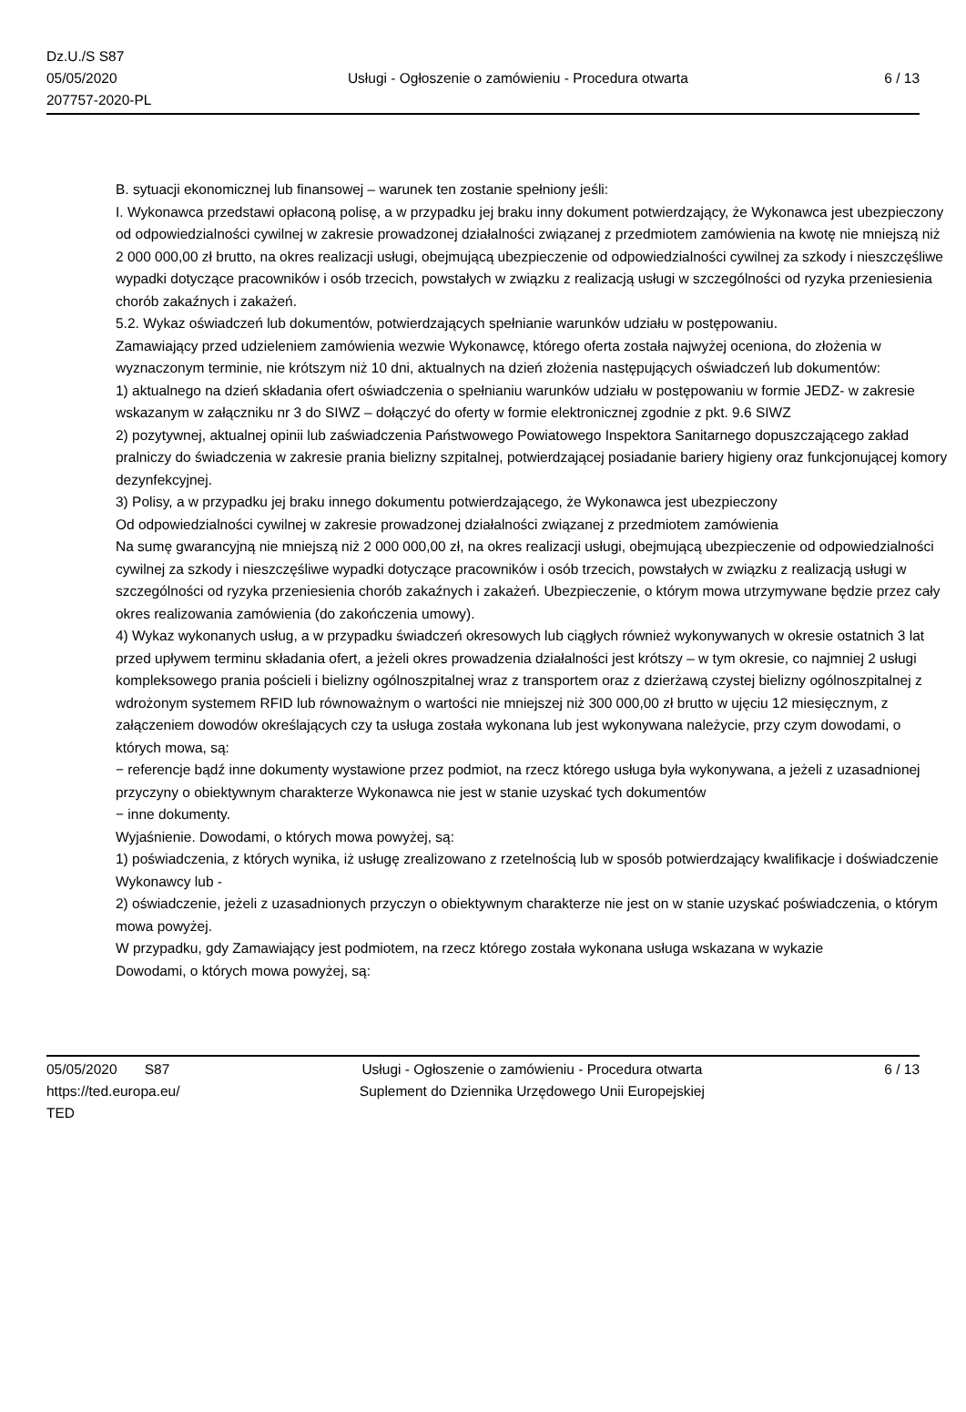Dz.U./S S87
05/05/2020
207757-2020-PL
Usługi - Ogłoszenie o zamówieniu - Procedura otwarta
6 / 13
B. sytuacji ekonomicznej lub finansowej – warunek ten zostanie spełniony jeśli:
I. Wykonawca przedstawi opłaconą polisę, a w przypadku jej braku inny dokument potwierdzający, że Wykonawca jest ubezpieczony od odpowiedzialności cywilnej w zakresie prowadzonej działalności związanej z przedmiotem zamówienia na kwotę nie mniejszą niż 2 000 000,00 zł brutto, na okres realizacji usługi, obejmującą ubezpieczenie od odpowiedzialności cywilnej za szkody i nieszczęśliwe wypadki dotyczące pracowników i osób trzecich, powstałych w związku z realizacją usługi w szczególności od ryzyka przeniesienia chorób zakaźnych i zakażeń.
5.2. Wykaz oświadczeń lub dokumentów, potwierdzających spełnianie warunków udziału w postępowaniu.
Zamawiający przed udzieleniem zamówienia wezwie Wykonawcę, którego oferta została najwyżej oceniona, do złożenia w wyznaczonym terminie, nie krótszym niż 10 dni, aktualnych na dzień złożenia następujących oświadczeń lub dokumentów:
1) aktualnego na dzień składania ofert oświadczenia o spełnianiu warunków udziału w postępowaniu w formie JEDZ- w zakresie wskazanym w załączniku nr 3 do SIWZ – dołączyć do oferty w formie elektronicznej zgodnie z pkt. 9.6 SIWZ
2) pozytywnej, aktualnej opinii lub zaświadczenia Państwowego Powiatowego Inspektora Sanitarnego dopuszczającego zakład pralniczy do świadczenia w zakresie prania bielizny szpitalnej, potwierdzającej posiadanie bariery higieny oraz funkcjonującej komory dezynfekcyjnej.
3) Polisy, a w przypadku jej braku innego dokumentu potwierdzającego, że Wykonawca jest ubezpieczony
Od odpowiedzialności cywilnej w zakresie prowadzonej działalności związanej z przedmiotem zamówienia
Na sumę gwarancyjną nie mniejszą niż 2 000 000,00 zł, na okres realizacji usługi, obejmującą ubezpieczenie od odpowiedzialności cywilnej za szkody i nieszczęśliwe wypadki dotyczące pracowników i osób trzecich, powstałych w związku z realizacją usługi w szczególności od ryzyka przeniesienia chorób zakaźnych i zakażeń. Ubezpieczenie, o którym mowa utrzymywane będzie przez cały okres realizowania zamówienia (do zakończenia umowy).
4) Wykaz wykonanych usług, a w przypadku świadczeń okresowych lub ciągłych również wykonywanych w okresie ostatnich 3 lat przed upływem terminu składania ofert, a jeżeli okres prowadzenia działalności jest krótszy – w tym okresie, co najmniej 2 usługi kompleksowego prania pościeli i bielizny ogólnoszpitalnej wraz z transportem oraz z dzierżawą czystej bielizny ogólnoszpitalnej z wdrożonym systemem RFID lub równoważnym o wartości nie mniejszej niż 300 000,00 zł brutto w ujęciu 12 miesięcznym, z załączeniem dowodów określających czy ta usługa została wykonana lub jest wykonywana należycie, przy czym dowodami, o których mowa, są:
− referencje bądź inne dokumenty wystawione przez podmiot, na rzecz którego usługa była wykonywana, a jeżeli z uzasadnionej przyczyny o obiektywnym charakterze Wykonawca nie jest w stanie uzyskać tych dokumentów
− inne dokumenty.
Wyjaśnienie. Dowodami, o których mowa powyżej, są:
1) poświadczenia, z których wynika, iż usługę zrealizowano z rzetelnością lub w sposób potwierdzający kwalifikacje i doświadczenie Wykonawcy lub -
2) oświadczenie, jeżeli z uzasadnionych przyczyn o obiektywnym charakterze nie jest on w stanie uzyskać poświadczenia, o którym mowa powyżej.
W przypadku, gdy Zamawiający jest podmiotem, na rzecz którego została wykonana usługa wskazana w wykazie
Dowodami, o których mowa powyżej, są:
05/05/2020 S87
https://ted.europa.eu/
TED
Usługi - Ogłoszenie o zamówieniu - Procedura otwarta
Suplement do Dziennika Urzędowego Unii Europejskiej
6 / 13